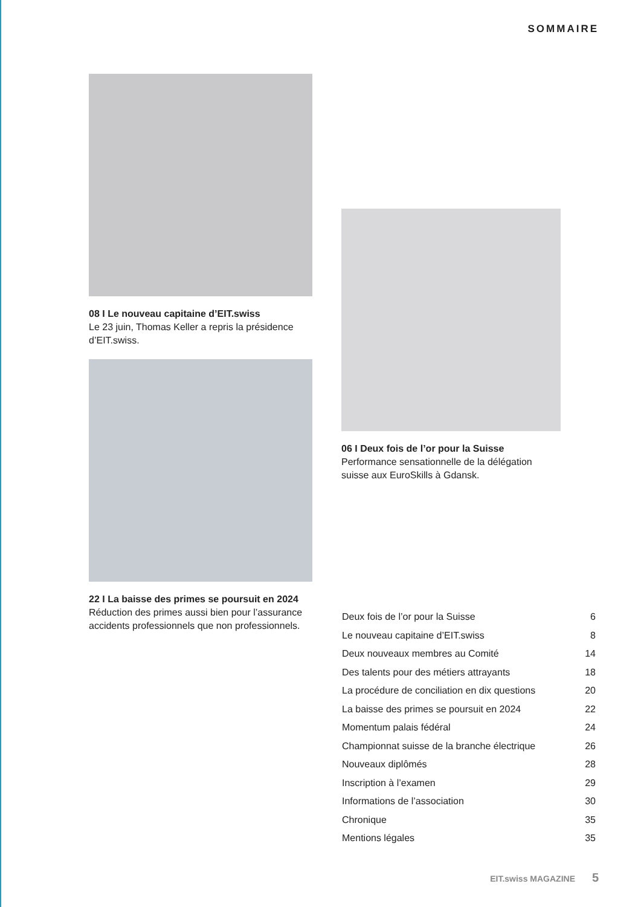SOMMAIRE
08 I Le nouveau capitaine d’EIT.swiss
Le 23 juin, Thomas Keller a repris la présidence d’EIT.swiss.
22 I La baisse des primes se poursuit en 2024
Réduction des primes aussi bien pour l’assurance accidents professionnels que non professionnels.
06 I Deux fois de l’or pour la Suisse
Performance sensationnelle de la délégation suisse aux EuroSkills à Gdansk.
| Deux fois de l’or pour la Suisse | 6 |
| Le nouveau capitaine d’EIT.swiss | 8 |
| Deux nouveaux membres au Comité | 14 |
| Des talents pour des métiers attrayants | 18 |
| La procédure de conciliation en dix questions | 20 |
| La baisse des primes se poursuit en 2024 | 22 |
| Momentum palais fédéral | 24 |
| Championnat suisse de la branche électrique | 26 |
| Nouveaux diplômés | 28 |
| Inscription à l’examen | 29 |
| Informations de l’association | 30 |
| Chronique | 35 |
| Mentions légales | 35 |
EIT.swiss MAGAZINE 5